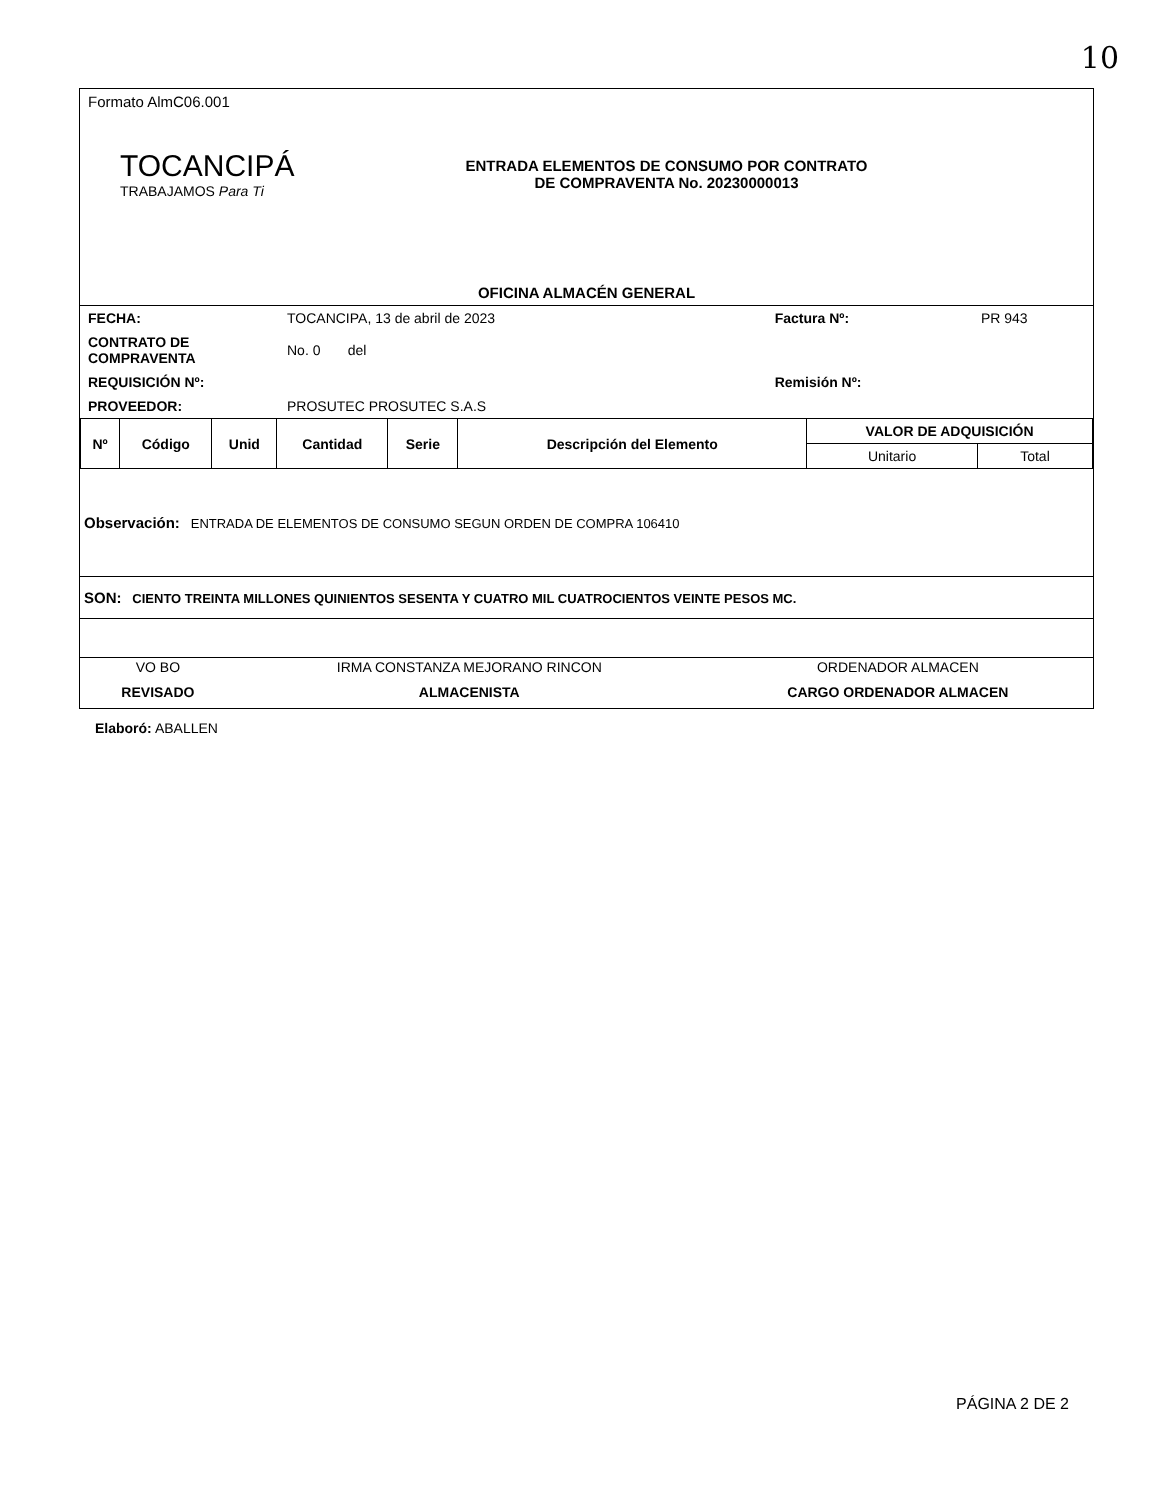10
Formato AlmC06.001
TOCANCIPÁ
TRABAJAMOS Para Ti
ENTRADA ELEMENTOS DE CONSUMO POR CONTRATO
DE COMPRAVENTA No. 20230000013
OFICINA ALMACÉN GENERAL
| FECHA: | TOCANCIPA, 13 de abril de 2023 | Factura Nº: | PR 943 |
| CONTRATO DE COMPRAVENTA | No. 0 del | | |
| REQUISICIÓN Nº: | | Remisión Nº: | |
| PROVEEDOR: | PROSUTEC PROSUTEC S.A.S | | |
| Nº | Código | Unid | Cantidad | Serie | Descripción del Elemento | VALOR DE ADQUISICIÓN | |
| --- | --- | --- | --- | --- | --- | --- | --- |
| | | | | | | Unitario | Total |
Observación: ENTRADA DE ELEMENTOS DE CONSUMO SEGUN ORDEN DE COMPRA 106410
SON: CIENTO TREINTA MILLONES QUINIENTOS SESENTA Y CUATRO MIL CUATROCIENTOS VEINTE PESOS MC.
| VO BO | IRMA CONSTANZA MEJORANO RINCON | ORDENADOR ALMACEN |
| REVISADO | ALMACENISTA | CARGO ORDENADOR ALMACEN |
Elaboró: ABALLEN
PÁGINA 2 DE 2